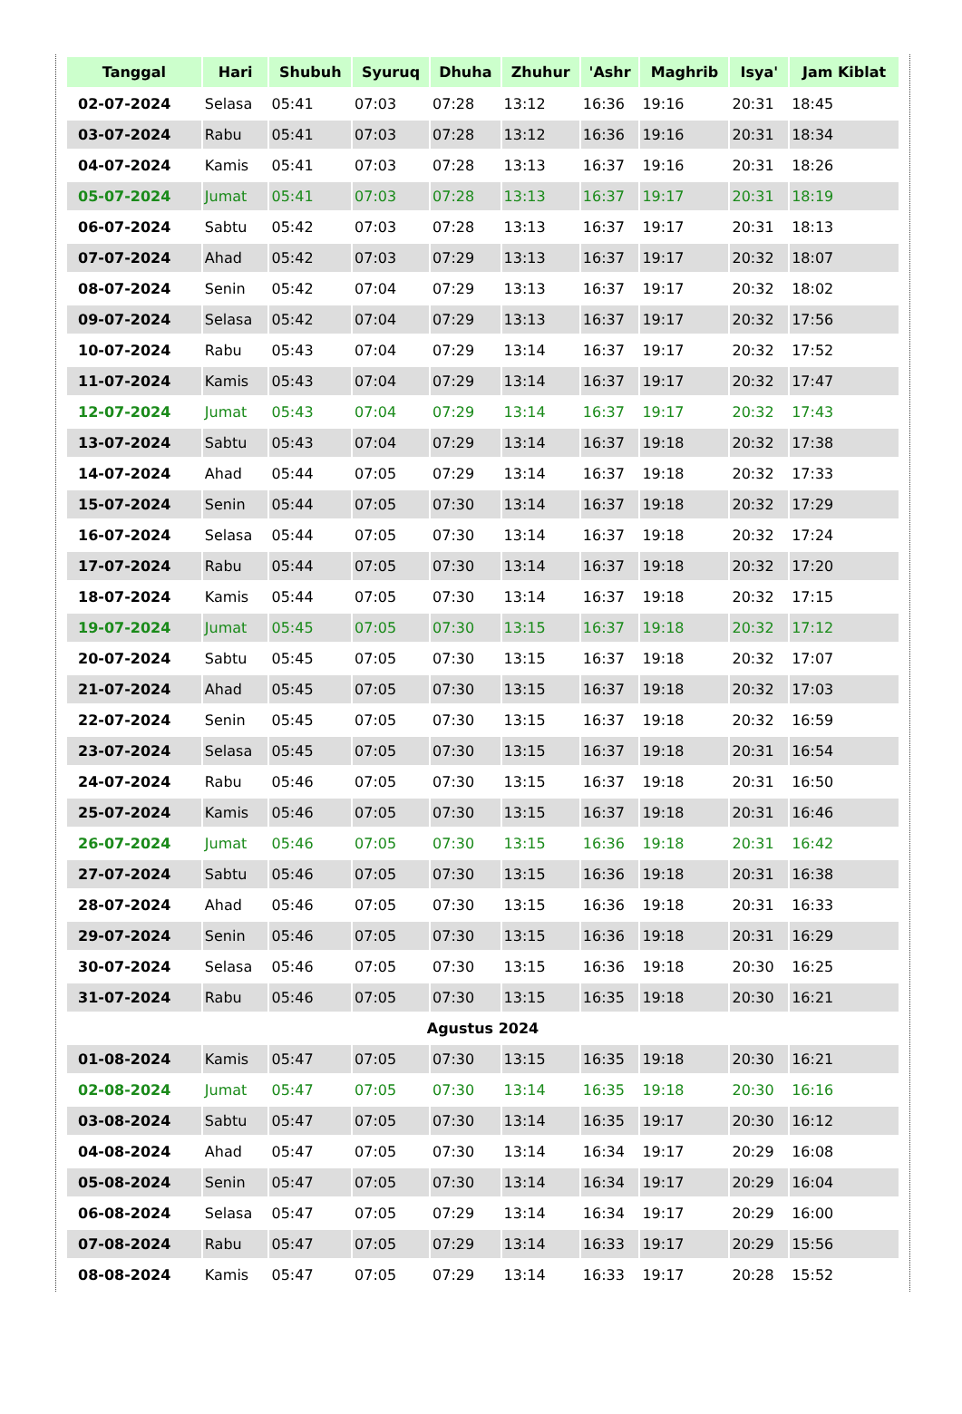| Tanggal | Hari | Shubuh | Syuruq | Dhuha | Zhuhur | 'Ashr | Maghrib | Isya' | Jam Kiblat |
| --- | --- | --- | --- | --- | --- | --- | --- | --- | --- |
| 02-07-2024 | Selasa | 05:41 | 07:03 | 07:28 | 13:12 | 16:36 | 19:16 | 20:31 | 18:45 |
| 03-07-2024 | Rabu | 05:41 | 07:03 | 07:28 | 13:12 | 16:36 | 19:16 | 20:31 | 18:34 |
| 04-07-2024 | Kamis | 05:41 | 07:03 | 07:28 | 13:13 | 16:37 | 19:16 | 20:31 | 18:26 |
| 05-07-2024 | Jumat | 05:41 | 07:03 | 07:28 | 13:13 | 16:37 | 19:17 | 20:31 | 18:19 |
| 06-07-2024 | Sabtu | 05:42 | 07:03 | 07:28 | 13:13 | 16:37 | 19:17 | 20:31 | 18:13 |
| 07-07-2024 | Ahad | 05:42 | 07:03 | 07:29 | 13:13 | 16:37 | 19:17 | 20:32 | 18:07 |
| 08-07-2024 | Senin | 05:42 | 07:04 | 07:29 | 13:13 | 16:37 | 19:17 | 20:32 | 18:02 |
| 09-07-2024 | Selasa | 05:42 | 07:04 | 07:29 | 13:13 | 16:37 | 19:17 | 20:32 | 17:56 |
| 10-07-2024 | Rabu | 05:43 | 07:04 | 07:29 | 13:14 | 16:37 | 19:17 | 20:32 | 17:52 |
| 11-07-2024 | Kamis | 05:43 | 07:04 | 07:29 | 13:14 | 16:37 | 19:17 | 20:32 | 17:47 |
| 12-07-2024 | Jumat | 05:43 | 07:04 | 07:29 | 13:14 | 16:37 | 19:17 | 20:32 | 17:43 |
| 13-07-2024 | Sabtu | 05:43 | 07:04 | 07:29 | 13:14 | 16:37 | 19:18 | 20:32 | 17:38 |
| 14-07-2024 | Ahad | 05:44 | 07:05 | 07:29 | 13:14 | 16:37 | 19:18 | 20:32 | 17:33 |
| 15-07-2024 | Senin | 05:44 | 07:05 | 07:30 | 13:14 | 16:37 | 19:18 | 20:32 | 17:29 |
| 16-07-2024 | Selasa | 05:44 | 07:05 | 07:30 | 13:14 | 16:37 | 19:18 | 20:32 | 17:24 |
| 17-07-2024 | Rabu | 05:44 | 07:05 | 07:30 | 13:14 | 16:37 | 19:18 | 20:32 | 17:20 |
| 18-07-2024 | Kamis | 05:44 | 07:05 | 07:30 | 13:14 | 16:37 | 19:18 | 20:32 | 17:15 |
| 19-07-2024 | Jumat | 05:45 | 07:05 | 07:30 | 13:15 | 16:37 | 19:18 | 20:32 | 17:12 |
| 20-07-2024 | Sabtu | 05:45 | 07:05 | 07:30 | 13:15 | 16:37 | 19:18 | 20:32 | 17:07 |
| 21-07-2024 | Ahad | 05:45 | 07:05 | 07:30 | 13:15 | 16:37 | 19:18 | 20:32 | 17:03 |
| 22-07-2024 | Senin | 05:45 | 07:05 | 07:30 | 13:15 | 16:37 | 19:18 | 20:32 | 16:59 |
| 23-07-2024 | Selasa | 05:45 | 07:05 | 07:30 | 13:15 | 16:37 | 19:18 | 20:31 | 16:54 |
| 24-07-2024 | Rabu | 05:46 | 07:05 | 07:30 | 13:15 | 16:37 | 19:18 | 20:31 | 16:50 |
| 25-07-2024 | Kamis | 05:46 | 07:05 | 07:30 | 13:15 | 16:37 | 19:18 | 20:31 | 16:46 |
| 26-07-2024 | Jumat | 05:46 | 07:05 | 07:30 | 13:15 | 16:36 | 19:18 | 20:31 | 16:42 |
| 27-07-2024 | Sabtu | 05:46 | 07:05 | 07:30 | 13:15 | 16:36 | 19:18 | 20:31 | 16:38 |
| 28-07-2024 | Ahad | 05:46 | 07:05 | 07:30 | 13:15 | 16:36 | 19:18 | 20:31 | 16:33 |
| 29-07-2024 | Senin | 05:46 | 07:05 | 07:30 | 13:15 | 16:36 | 19:18 | 20:31 | 16:29 |
| 30-07-2024 | Selasa | 05:46 | 07:05 | 07:30 | 13:15 | 16:36 | 19:18 | 20:30 | 16:25 |
| 31-07-2024 | Rabu | 05:46 | 07:05 | 07:30 | 13:15 | 16:35 | 19:18 | 20:30 | 16:21 |
| Agustus 2024 | | | | | | | | | |
| 01-08-2024 | Kamis | 05:47 | 07:05 | 07:30 | 13:15 | 16:35 | 19:18 | 20:30 | 16:21 |
| 02-08-2024 | Jumat | 05:47 | 07:05 | 07:30 | 13:14 | 16:35 | 19:18 | 20:30 | 16:16 |
| 03-08-2024 | Sabtu | 05:47 | 07:05 | 07:30 | 13:14 | 16:35 | 19:17 | 20:30 | 16:12 |
| 04-08-2024 | Ahad | 05:47 | 07:05 | 07:30 | 13:14 | 16:34 | 19:17 | 20:29 | 16:08 |
| 05-08-2024 | Senin | 05:47 | 07:05 | 07:30 | 13:14 | 16:34 | 19:17 | 20:29 | 16:04 |
| 06-08-2024 | Selasa | 05:47 | 07:05 | 07:29 | 13:14 | 16:34 | 19:17 | 20:29 | 16:00 |
| 07-08-2024 | Rabu | 05:47 | 07:05 | 07:29 | 13:14 | 16:33 | 19:17 | 20:29 | 15:56 |
| 08-08-2024 | Kamis | 05:47 | 07:05 | 07:29 | 13:14 | 16:33 | 19:17 | 20:28 | 15:52 |